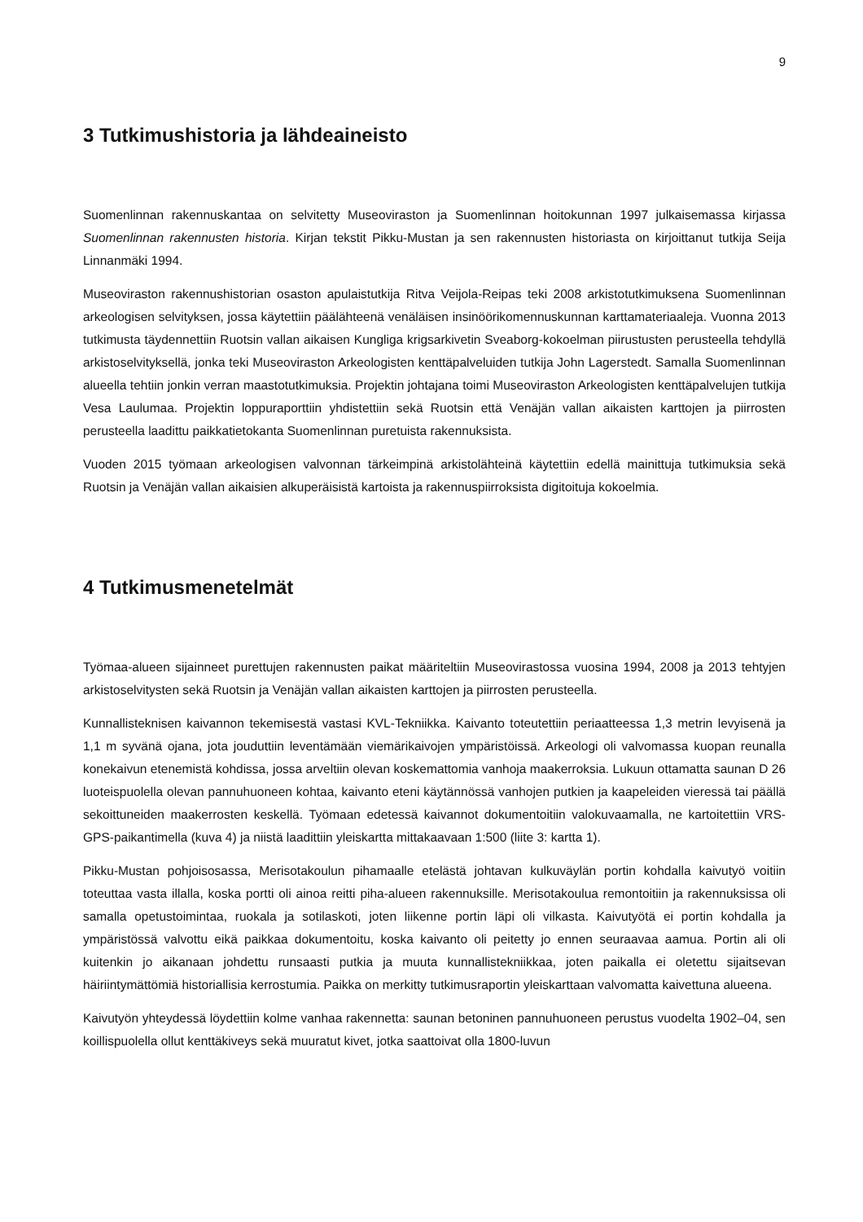9
3 Tutkimushistoria ja lähdeaineisto
Suomenlinnan rakennuskantaa on selvitetty Museoviraston ja Suomenlinnan hoitokunnan 1997 julkaisemassa kirjassa Suomenlinnan rakennusten historia. Kirjan tekstit Pikku-Mustan ja sen rakennusten historiasta on kirjoittanut tutkija Seija Linnanmäki 1994.
Museoviraston rakennushistorian osaston apulaistutkija Ritva Veijola-Reipas teki 2008 arkistotutkimuksena Suomenlinnan arkeologisen selvityksen, jossa käytettiin päälähteenä venäläisen insinöörikomennuskunnan karttamateriaaleja. Vuonna 2013 tutkimusta täydennettiin Ruotsin vallan aikaisen Kungliga krigsarkivetin Sveaborg-kokoelman piirustusten perusteella tehdyllä arkistoselvityksellä, jonka teki Museoviraston Arkeologisten kenttäpalveluiden tutkija John Lagerstedt. Samalla Suomenlinnan alueella tehtiin jonkin verran maastotutkimuksia. Projektin johtajana toimi Museoviraston Arkeologisten kenttäpalvelujen tutkija Vesa Laulumaa. Projektin loppuraporttiin yhdistettiin sekä Ruotsin että Venäjän vallan aikaisten karttojen ja piirrosten perusteella laadittu paikkatietokanta Suomenlinnan puretuista rakennuksista.
Vuoden 2015 työmaan arkeologisen valvonnan tärkeimpinä arkistolähteinä käytettiin edellä mainittuja tutkimuksia sekä Ruotsin ja Venäjän vallan aikaisien alkuperäisistä kartoista ja rakennuspiirroksista digitoituja kokoelmia.
4 Tutkimusmenetelmät
Työmaa-alueen sijainneet purettujen rakennusten paikat määriteltiin Museovirastossa vuosina 1994, 2008 ja 2013 tehtyjen arkistoselvitysten sekä Ruotsin ja Venäjän vallan aikaisten karttojen ja piirrosten perusteella.
Kunnallisteknisen kaivannon tekemisestä vastasi KVL-Tekniikka. Kaivanto toteutettiin periaatteessa 1,3 metrin levyisenä ja 1,1 m syvänä ojana, jota jouduttiin leventämään viemärikaivojen ympäristöissä. Arkeologi oli valvomassa kuopan reunalla konekaivun etenemistä kohdissa, jossa arveltiin olevan koskemattomia vanhoja maakerroksia. Lukuun ottamatta saunan D 26 luoteispuolella olevan pannuhuoneen kohtaa, kaivanto eteni käytännössä vanhojen putkien ja kaapeleiden vieressä tai päällä sekoittuneiden maakerrosten keskellä. Työmaan edetessä kaivannot dokumentoitiin valokuvaamalla, ne kartoitettiin VRS-GPS-paikantimella (kuva 4) ja niistä laadittiin yleiskartta mittakaavaan 1:500 (liite 3: kartta 1).
Pikku-Mustan pohjoisosassa, Merisotakoulun pihamaalle etelästä johtavan kulkuväylän portin kohdalla kaivutyö voitiin toteuttaa vasta illalla, koska portti oli ainoa reitti piha-alueen rakennuksille. Merisotakoulua remontoitiin ja rakennuksissa oli samalla opetustoimintaa, ruokala ja sotilaskoti, joten liikenne portin läpi oli vilkasta. Kaivutyötä ei portin kohdalla ja ympäristössä valvottu eikä paikkaa dokumentoitu, koska kaivanto oli peitetty jo ennen seuraavaa aamua. Portin ali oli kuitenkin jo aikanaan johdettu runsaasti putkia ja muuta kunnallistekniikkaa, joten paikalla ei oletettu sijaitsevan häiriintymättömiä historiallisia kerrostumia. Paikka on merkitty tutkimusraportin yleiskarttaan valvomatta kaivettuna alueena.
Kaivutyön yhteydessä löydettiin kolme vanhaa rakennetta: saunan betoninen pannuhuoneen perustus vuodelta 1902–04, sen koillispuolella ollut kenttäkiveys sekä muuratut kivet, jotka saattoivat olla 1800-luvun